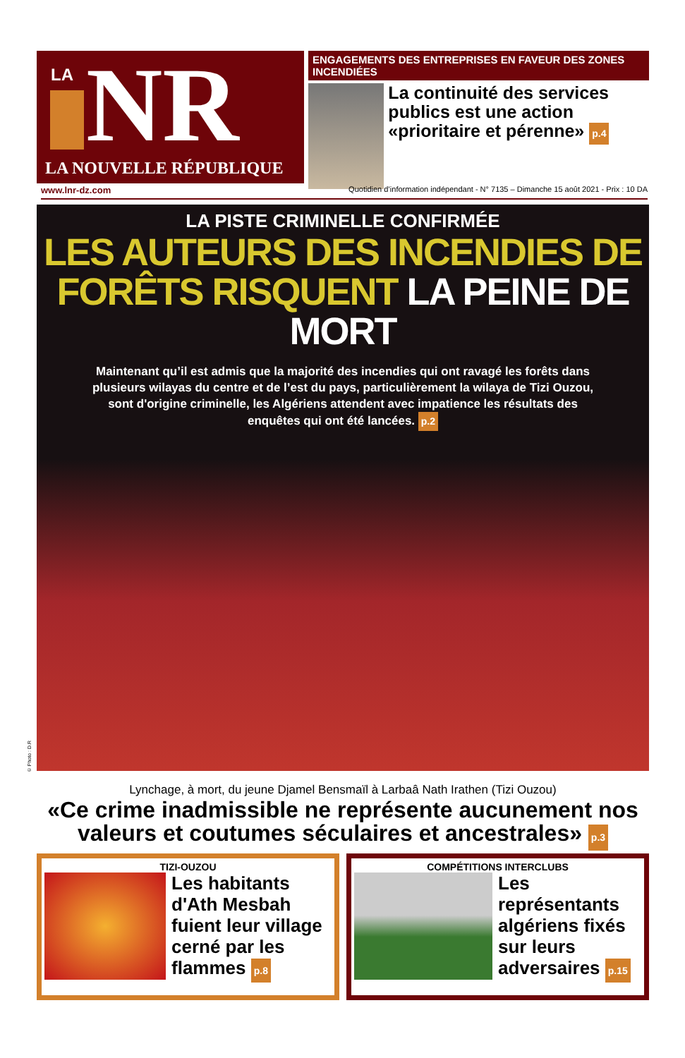LA NR
LA NOUVELLE RÉPUBLIQUE
ENGAGEMENTS DES ENTREPRISES EN FAVEUR DES ZONES INCENDIÉES
La continuité des services publics est une action «prioritaire et pérenne» p.4
www.lnr-dz.com Quotidien d’information indépendant - N° 7135 – Dimanche 15 août 2021 - Prix : 10 DA
LA PISTE CRIMINELLE CONFIRMÉE
LES AUTEURS DES INCENDIES DE FORÊTS RISQUENT LA PEINE DE MORT
Maintenant qu’il est admis que la majorité des incendies qui ont ravagé les forêts dans plusieurs wilayas du centre et de l’est du pays, particulièrement la wilaya de Tizi Ouzou, sont d'origine criminelle, les Algériens attendent avec impatience les résultats des enquêtes qui ont été lancées. p.2
© Photo : D.R
Lynchage, à mort, du jeune Djamel Bensmaïl à Larbaâ Nath Irathen (Tizi Ouzou)
«Ce crime inadmissible ne représente aucunement nos valeurs et coutumes séculaires et ancestrales» p.3
TIZI-OUZOU
Les habitants d'Ath Mesbah fuient leur village cerné par les flammes p.8
COMPÉTITIONS INTERCLUBS
Les représentants algériens fixés sur leurs adversaires p.15